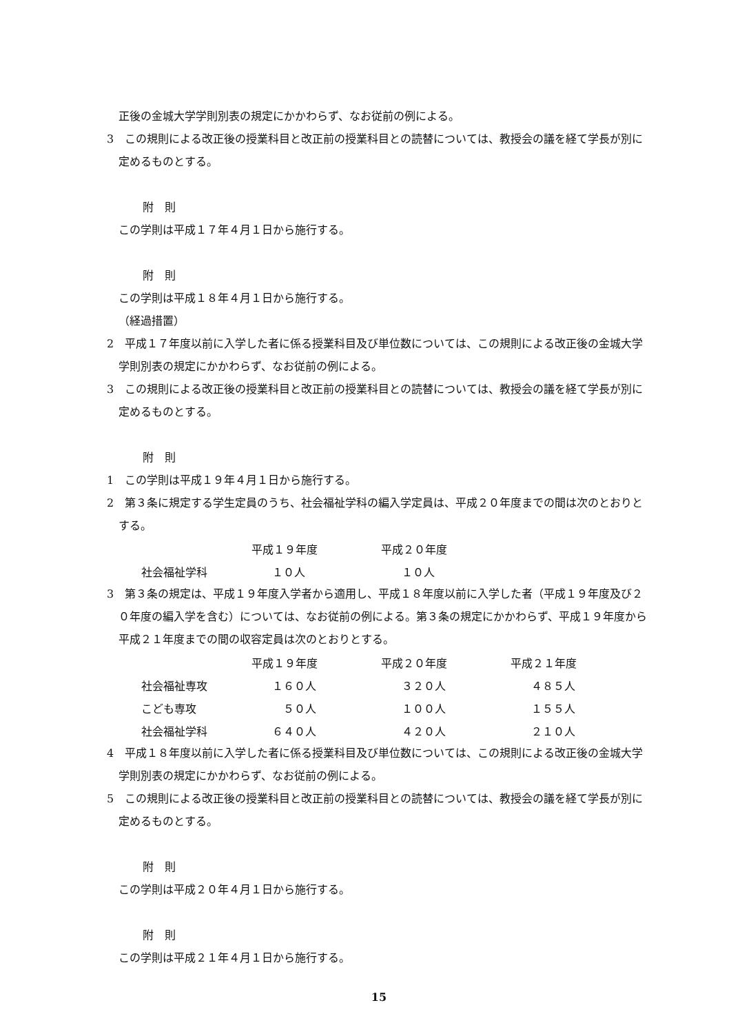正後の金城大学学則別表の規定にかかわらず、なお従前の例による。
3　この規則による改正後の授業科目と改正前の授業科目との読替については、教授会の議を経て学長が別に定めるものとする。
附　則
この学則は平成１７年４月１日から施行する。
附　則
この学則は平成１８年４月１日から施行する。
（経過措置）
2　平成１７年度以前に入学した者に係る授業科目及び単位数については、この規則による改正後の金城大学学則別表の規定にかかわらず、なお従前の例による。
3　この規則による改正後の授業科目と改正前の授業科目との読替については、教授会の議を経て学長が別に定めるものとする。
附　則
1　この学則は平成１９年４月１日から施行する。
2　第３条に規定する学生定員のうち、社会福祉学科の編入学定員は、平成２０年度までの間は次のとおりとする。
| | 平成１９年度 | 平成２０年度 |
| 社会福祉学科 | １０人 | １０人 |
3　第３条の規定は、平成１９年度入学者から適用し、平成１８年度以前に入学した者（平成１９年度及び２０年度の編入学を含む）については、なお従前の例による。第３条の規定にかかわらず、平成１９年度から平成２１年度までの間の収容定員は次のとおりとする。
| | 平成１９年度 | 平成２０年度 | 平成２１年度 |
| 社会福祉専攻 | １６０人 | ３２０人 | ４８５人 |
| こども専攻 | ５０人 | １００人 | １５５人 |
| 社会福祉学科 | ６４０人 | ４２０人 | ２１０人 |
4　平成１８年度以前に入学した者に係る授業科目及び単位数については、この規則による改正後の金城大学学則別表の規定にかかわらず、なお従前の例による。
5　この規則による改正後の授業科目と改正前の授業科目との読替については、教授会の議を経て学長が別に定めるものとする。
附　則
この学則は平成２０年４月１日から施行する。
附　則
この学則は平成２１年４月１日から施行する。
15